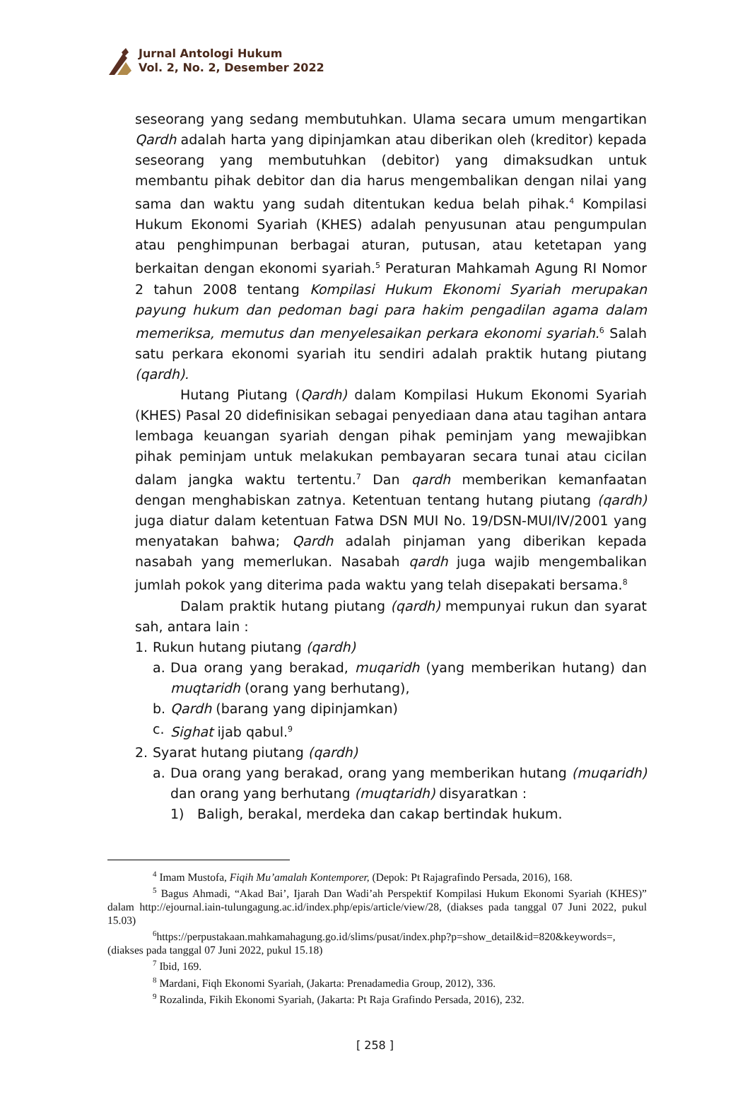Jurnal Antologi Hukum
Vol. 2, No. 2, Desember 2022
seseorang yang sedang membutuhkan. Ulama secara umum mengartikan Qardh adalah harta yang dipinjamkan atau diberikan oleh (kreditor) kepada seseorang yang membutuhkan (debitor) yang dimaksudkan untuk membantu pihak debitor dan dia harus mengembalikan dengan nilai yang sama dan waktu yang sudah ditentukan kedua belah pihak.<sup>4</sup> Kompilasi Hukum Ekonomi Syariah (KHES) adalah penyusunan atau pengumpulan atau penghimpunan berbagai aturan, putusan, atau ketetapan yang berkaitan dengan ekonomi syariah.<sup>5</sup> Peraturan Mahkamah Agung RI Nomor 2 tahun 2008 tentang Kompilasi Hukum Ekonomi Syariah merupakan payung hukum dan pedoman bagi para hakim pengadilan agama dalam memeriksa, memutus dan menyelesaikan perkara ekonomi syariah.<sup>6</sup> Salah satu perkara ekonomi syariah itu sendiri adalah praktik hutang piutang (qardh).
Hutang Piutang (Qardh) dalam Kompilasi Hukum Ekonomi Syariah (KHES) Pasal 20 didefinisikan sebagai penyediaan dana atau tagihan antara lembaga keuangan syariah dengan pihak peminjam yang mewajibkan pihak peminjam untuk melakukan pembayaran secara tunai atau cicilan dalam jangka waktu tertentu.<sup>7</sup> Dan qardh memberikan kemanfaatan dengan menghabiskan zatnya. Ketentuan tentang hutang piutang (qardh) juga diatur dalam ketentuan Fatwa DSN MUI No. 19/DSN-MUI/IV/2001 yang menyatakan bahwa; Qardh adalah pinjaman yang diberikan kepada nasabah yang memerlukan. Nasabah qardh juga wajib mengembalikan jumlah pokok yang diterima pada waktu yang telah disepakati bersama.<sup>8</sup>
Dalam praktik hutang piutang (qardh) mempunyai rukun dan syarat sah, antara lain :
1. Rukun hutang piutang (qardh)
a. Dua orang yang berakad, muqaridh (yang memberikan hutang) dan muqtaridh (orang yang berhutang),
b. Qardh (barang yang dipinjamkan)
c. Sighat ijab qabul.<sup>9</sup>
2. Syarat hutang piutang (qardh)
a. Dua orang yang berakad, orang yang memberikan hutang (muqaridh) dan orang yang berhutang (muqtaridh) disyaratkan :
1) Baligh, berakal, merdeka dan cakap bertindak hukum.
<sup>4</sup> Imam Mustofa, Fiqih Mu’amalah Kontemporer, (Depok: Pt Rajagrafindo Persada, 2016), 168.
<sup>5</sup> Bagus Ahmadi, “Akad Bai’, Ijarah Dan Wadi’ah Perspektif Kompilasi Hukum Ekonomi Syariah (KHES)” dalam http://ejournal.iain-tulungagung.ac.id/index.php/epis/article/view/28, (diakses pada tanggal 07 Juni 2022, pukul 15.03)
<sup>6</sup> https://perpustakaan.mahkamahagung.go.id/slims/pusat/index.php?p=show_detail&id=820&keywords=, (diakses pada tanggal 07 Juni 2022, pukul 15.18)
<sup>7</sup> Ibid, 169.
<sup>8</sup> Mardani, Fiqh Ekonomi Syariah, (Jakarta: Prenadamedia Group, 2012), 336.
<sup>9</sup> Rozalinda, Fikih Ekonomi Syariah, (Jakarta: Pt Raja Grafindo Persada, 2016), 232.
[ 258 ]